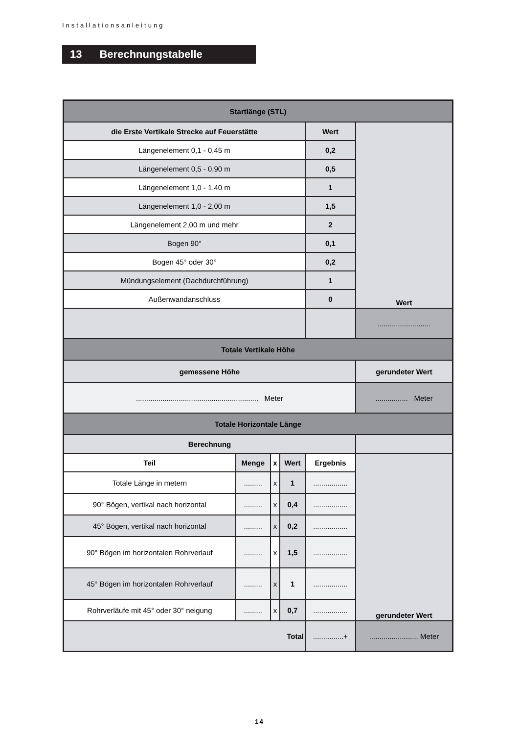Installationsanleitung
13 Berechnungstabelle
| Startlänge (STL) | | | | | |
| --- | --- | --- | --- | --- | --- |
| die Erste Vertikale Strecke auf Feuerstätte | | | | Wert | Wert |
| Längenelement 0,1 - 0,45 m | | | | 0,2 | |
| Längenelement 0,5 - 0,90 m | | | | 0,5 | |
| Längenelement 1,0 - 1,40 m | | | | 1 | |
| Längenelement 1,0 - 2,00 m | | | | 1,5 | |
| Längenelement 2,00 m und mehr | | | | 2 | |
| Bogen 90° | | | | 0,1 | |
| Bogen 45° oder 30° | | | | 0,2 | |
| Mündungselement (Dachdurchführung) | | | | 1 | |
| Außenwandanschluss | | | | 0 | |
| | | | | | .......................... |
| Totale Vertikale Höhe | | | | | |
| gemessene Höhe | | | | | gerundeter Wert |
| ............................................................ Meter | | | | | ................ Meter |
| Totale Horizontale Länge | | | | | |
| Berechnung | | | | | |
| Teil | Menge | x | Wert | Ergebnis | gerundeter Wert |
| Totale Länge in metern | ......... | x | 1 | ................. | |
| 90° Bögen, vertikal nach horizontal | ......... | x | 0,4 | ................. | |
| 45° Bögen, vertikal nach horizontal | ......... | x | 0,2 | ................. | |
| 90° Bögen im horizontalen Rohrverlauf | ......... | x | 1,5 | ................. | |
| 45° Bögen im horizontalen Rohrverlauf | ......... | x | 1 | ................. | |
| Rohrverläufe mit 45° oder 30° neigung | ......... | x | 0,7 | ................. | |
| Total | | | | ...............+ | ........................ Meter |
14